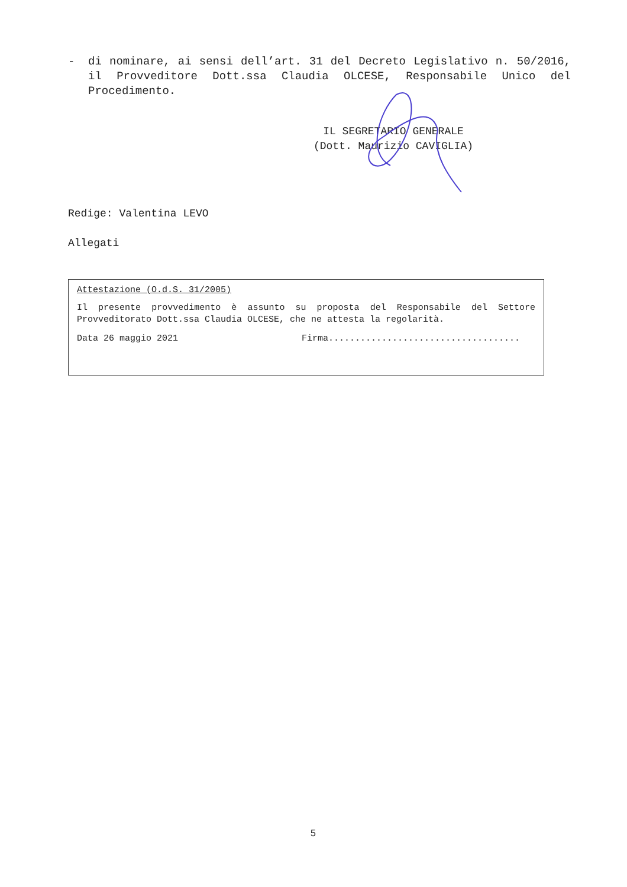- di nominare, ai sensi dell’art. 31 del Decreto Legislativo n. 50/2016, il Provveditore Dott.ssa Claudia OLCESE, Responsabile Unico del Procedimento.
IL SEGRETARIO GENERALE
(Dott. Maurizio CAVIGLIA)
Redige: Valentina LEVO
Allegati
Attestazione (O.d.S. 31/2005)
Il presente provvedimento è assunto su proposta del Responsabile del Settore Provveditorato Dott.ssa Claudia OLCESE, che ne attesta la regolarità.
Data 26 maggio 2021 Firma....................................
5